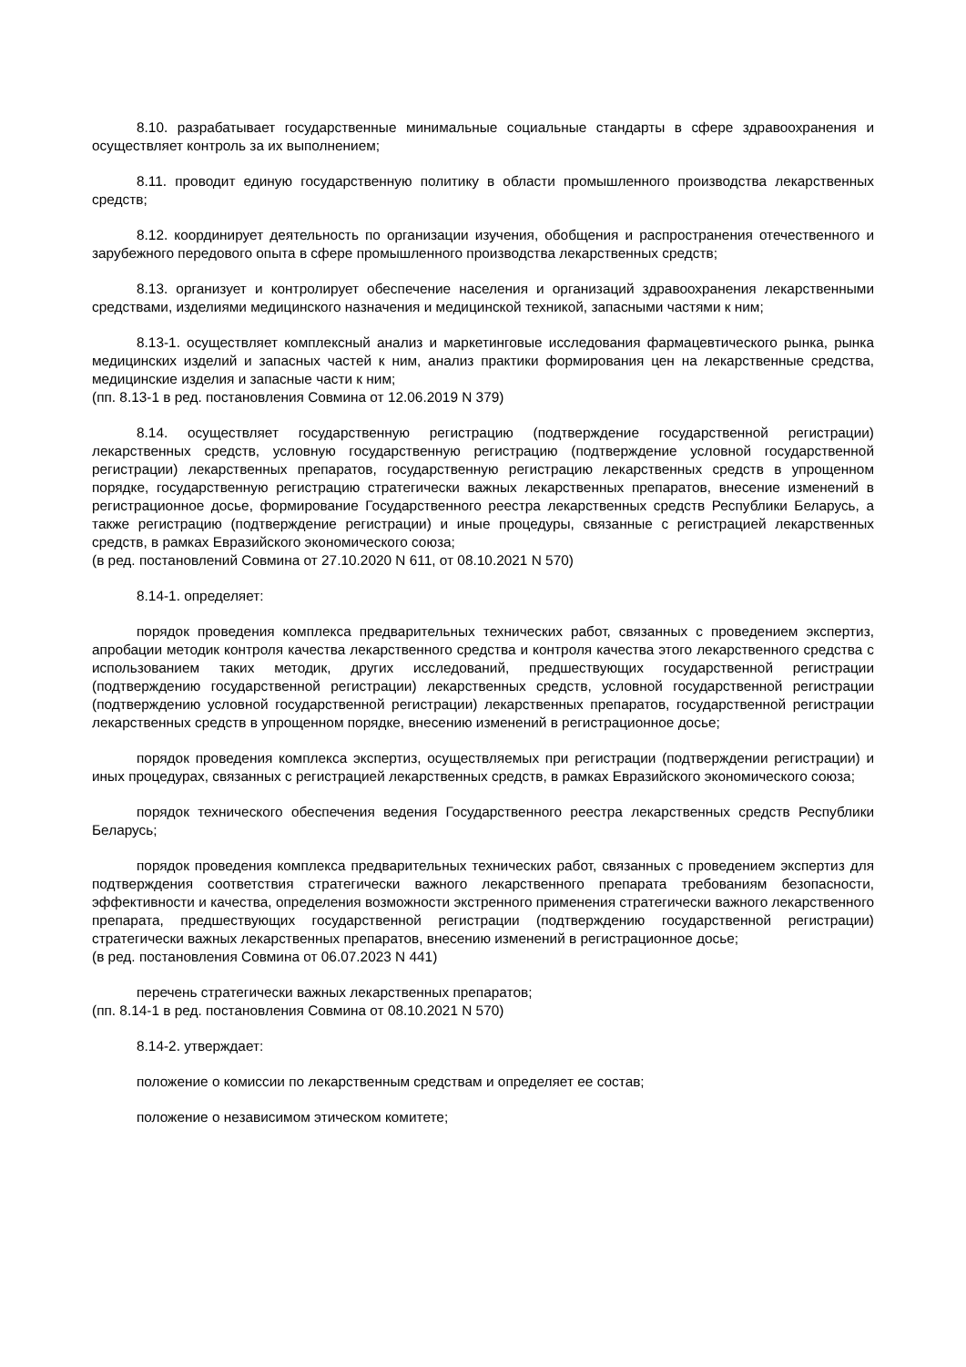8.10. разрабатывает государственные минимальные социальные стандарты в сфере здравоохранения и осуществляет контроль за их выполнением;
8.11. проводит единую государственную политику в области промышленного производства лекарственных средств;
8.12. координирует деятельность по организации изучения, обобщения и распространения отечественного и зарубежного передового опыта в сфере промышленного производства лекарственных средств;
8.13. организует и контролирует обеспечение населения и организаций здравоохранения лекарственными средствами, изделиями медицинского назначения и медицинской техникой, запасными частями к ним;
8.13-1. осуществляет комплексный анализ и маркетинговые исследования фармацевтического рынка, рынка медицинских изделий и запасных частей к ним, анализ практики формирования цен на лекарственные средства, медицинские изделия и запасные части к ним;
(пп. 8.13-1 в ред. постановления Совмина от 12.06.2019 N 379)
8.14. осуществляет государственную регистрацию (подтверждение государственной регистрации) лекарственных средств, условную государственную регистрацию (подтверждение условной государственной регистрации) лекарственных препаратов, государственную регистрацию лекарственных средств в упрощенном порядке, государственную регистрацию стратегически важных лекарственных препаратов, внесение изменений в регистрационное досье, формирование Государственного реестра лекарственных средств Республики Беларусь, а также регистрацию (подтверждение регистрации) и иные процедуры, связанные с регистрацией лекарственных средств, в рамках Евразийского экономического союза;
(в ред. постановлений Совмина от 27.10.2020 N 611, от 08.10.2021 N 570)
8.14-1. определяет:
порядок проведения комплекса предварительных технических работ, связанных с проведением экспертиз, апробации методик контроля качества лекарственного средства и контроля качества этого лекарственного средства с использованием таких методик, других исследований, предшествующих государственной регистрации (подтверждению государственной регистрации) лекарственных средств, условной государственной регистрации (подтверждению условной государственной регистрации) лекарственных препаратов, государственной регистрации лекарственных средств в упрощенном порядке, внесению изменений в регистрационное досье;
порядок проведения комплекса экспертиз, осуществляемых при регистрации (подтверждении регистрации) и иных процедурах, связанных с регистрацией лекарственных средств, в рамках Евразийского экономического союза;
порядок технического обеспечения ведения Государственного реестра лекарственных средств Республики Беларусь;
порядок проведения комплекса предварительных технических работ, связанных с проведением экспертиз для подтверждения соответствия стратегически важного лекарственного препарата требованиям безопасности, эффективности и качества, определения возможности экстренного применения стратегически важного лекарственного препарата, предшествующих государственной регистрации (подтверждению государственной регистрации) стратегически важных лекарственных препаратов, внесению изменений в регистрационное досье;
(в ред. постановления Совмина от 06.07.2023 N 441)
перечень стратегически важных лекарственных препаратов;
(пп. 8.14-1 в ред. постановления Совмина от 08.10.2021 N 570)
8.14-2. утверждает:
положение о комиссии по лекарственным средствам и определяет ее состав;
положение о независимом этическом комитете;